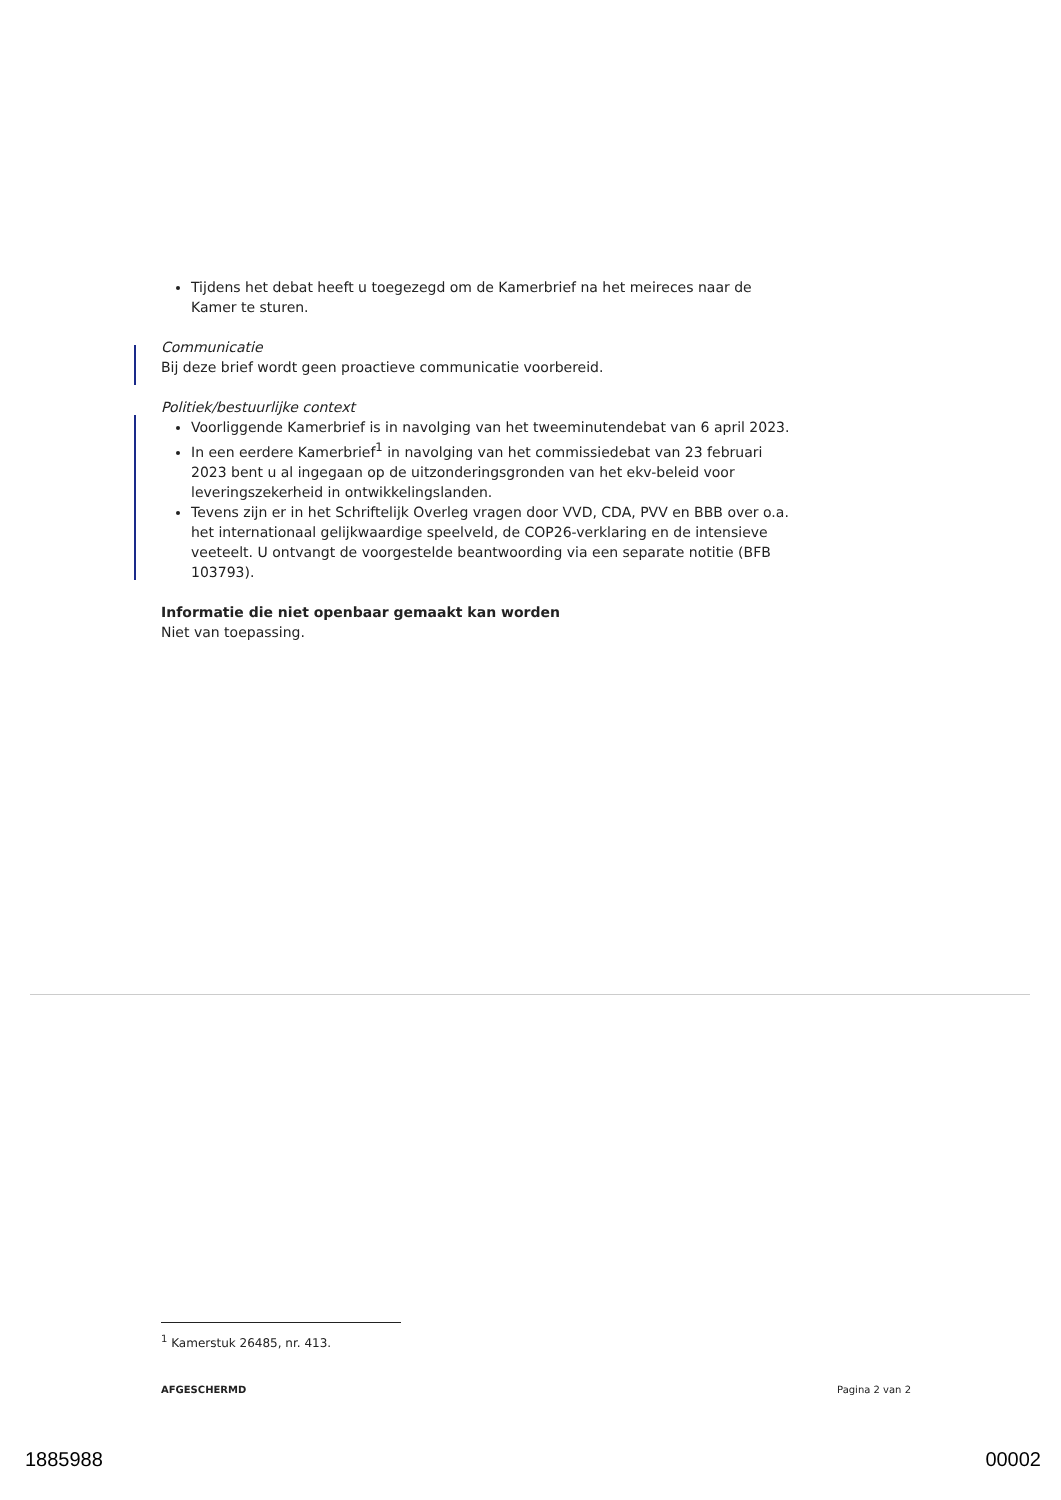Tijdens het debat heeft u toegezegd om de Kamerbrief na het meireces naar de Kamer te sturen.
Communicatie
Bij deze brief wordt geen proactieve communicatie voorbereid.
Politiek/bestuurlijke context
Voorliggende Kamerbrief is in navolging van het tweeminutendebat van 6 april 2023.
In een eerdere Kamerbrief<sup>1</sup> in navolging van het commissiedebat van 23 februari 2023 bent u al ingegaan op de uitzonderingsgronden van het ekv-beleid voor leveringszekerheid in ontwikkelingslanden.
Tevens zijn er in het Schriftelijk Overleg vragen door VVD, CDA, PVV en BBB over o.a. het internationaal gelijkwaardige speelveld, de COP26-verklaring en de intensieve veeteelt. U ontvangt de voorgestelde beantwoording via een separate notitie (BFB 103793).
Informatie die niet openbaar gemaakt kan worden
Niet van toepassing.
<sup>1</sup> Kamerstuk 26485, nr. 413.
AFGESCHERMD Pagina 2 van 2
1885988 00002